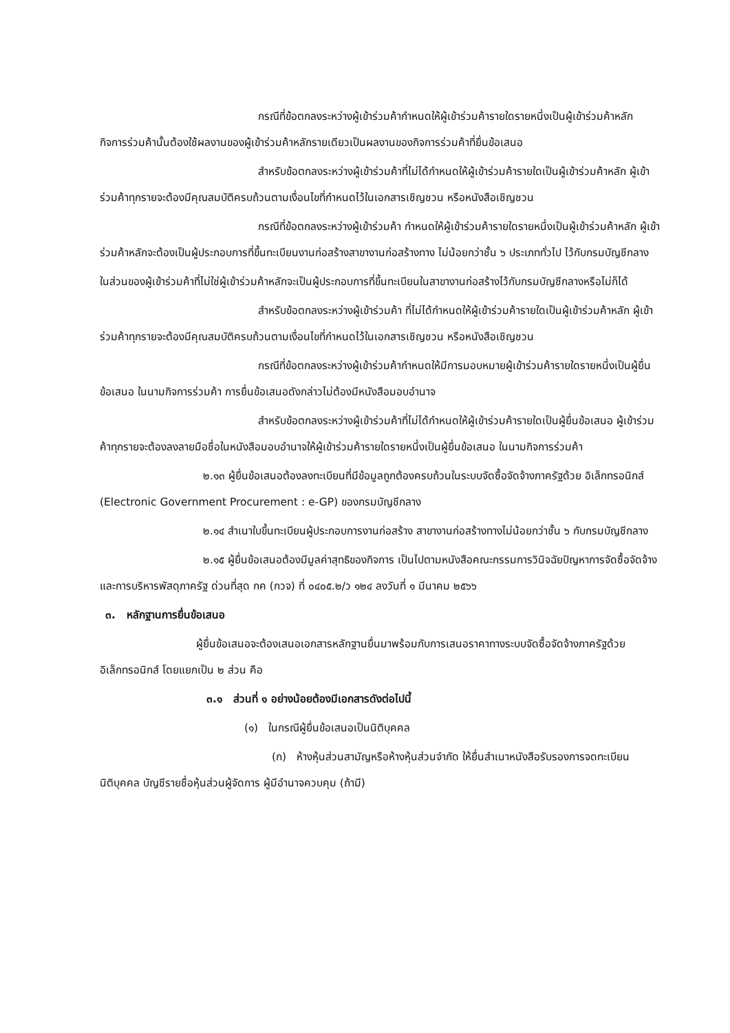กรณีที่ข้อตกลงระหว่างผู้เข้าร่วมค้ากำหนดให้ผู้เข้าร่วมค้ารายใดรายหนึ่งเป็นผู้เข้าร่วมค้าหลัก กิจการร่วมค้านั้นต้องใช้ผลงานของผู้เข้าร่วมค้าหลักรายเดียวเป็นผลงานของกิจการร่วมค้าที่ยื่นข้อเสนอ
สำหรับข้อตกลงระหว่างผู้เข้าร่วมค้าที่ไม่ได้กำหนดให้ผู้เข้าร่วมค้ารายใดเป็นผู้เข้าร่วมค้าหลัก ผู้เข้าร่วมค้าทุกรายจะต้องมีคุณสมบัติครบถ้วนตามเงื่อนไขที่กำหนดไว้ในเอกสารเชิญชวน หรือหนังสือเชิญชวน
กรณีที่ข้อตกลงระหว่างผู้เข้าร่วมค้า กำหนดให้ผู้เข้าร่วมค้ารายใดรายหนึ่งเป็นผู้เข้าร่วมค้าหลัก ผู้เข้าร่วมค้าหลักจะต้องเป็นผู้ประกอบการที่ขึ้นทะเบียนงานก่อสร้างสาขางานก่อสร้างทาง ไม่น้อยกว่าชั้น ๖ ประเภททั่วไป ไว้กับกรมบัญชีกลาง
ในส่วนของผู้เข้าร่วมค้าที่ไม่ใช่ผู้เข้าร่วมค้าหลักจะเป็นผู้ประกอบการที่ขึ้นทะเบียนในสาขางานก่อสร้างไว้กับกรมบัญชีกลางหรือไม่ก็ได้
สำหรับข้อตกลงระหว่างผู้เข้าร่วมค้า ที่ไม่ได้กำหนดให้ผู้เข้าร่วมค้ารายใดเป็นผู้เข้าร่วมค้าหลัก ผู้เข้าร่วมค้าทุกรายจะต้องมีคุณสมบัติครบถ้วนตามเงื่อนไขที่กำหนดไว้ในเอกสารเชิญชวน หรือหนังสือเชิญชวน
กรณีที่ข้อตกลงระหว่างผู้เข้าร่วมค้ากำหนดให้มีการมอบหมายผู้เข้าร่วมค้ารายใดรายหนึ่งเป็นผู้ยื่นข้อเสนอ ในนามกิจการร่วมค้า การยื่นข้อเสนอดังกล่าวไม่ต้องมีหนังสือมอบอำนาจ
สำหรับข้อตกลงระหว่างผู้เข้าร่วมค้าที่ไม่ได้กำหนดให้ผู้เข้าร่วมค้ารายใดเป็นผู้ยื่นข้อเสนอ ผู้เข้าร่วมค้าทุกรายจะต้องลงลายมือชื่อในหนังสือมอบอำนาจให้ผู้เข้าร่วมค้ารายใดรายหนึ่งเป็นผู้ยื่นข้อเสนอ ในนามกิจการร่วมค้า
๒.๑๓ ผู้ยื่นข้อเสนอต้องลงทะเบียนที่มีข้อมูลถูกต้องครบถ้วนในระบบจัดซื้อจัดจ้างภาครัฐด้วย อิเล็กทรอนิกส์ (Electronic Government Procurement : e-GP) ของกรมบัญชีกลาง
๒.๑๔ สำเนาใบขึ้นทะเบียนผู้ประกอบการงานก่อสร้าง สาขางานก่อสร้างทางไม่น้อยกว่าชั้น ๖ กับกรมบัญชีกลาง
๒.๑๕ ผู้ยื่นข้อเสนอต้องมีมูลค่าสุทธิของกิจการ เป็นไปตามหนังสือคณะกรรมการวินิจฉัยปัญหาการจัดซื้อจัดจ้างและการบริหารพัสดุภาครัฐ ด่วนที่สุด กค (กวจ) ที่ ๐๔๐๕.๒/ว ๑๒๔ ลงวันที่ ๑ มีนาคม ๒๕๖๖
๓. หลักฐานการยื่นข้อเสนอ
ผู้ยื่นข้อเสนอจะต้องเสนอเอกสารหลักฐานยื่นมาพร้อมกับการเสนอราคาทางระบบจัดซื้อจัดจ้างภาครัฐด้วยอิเล็กทรอนิกส์ โดยแยกเป็น ๒ ส่วน คือ
๓.๑ ส่วนที่ ๑ อย่างน้อยต้องมีเอกสารดังต่อไปนี้
(๑) ในกรณีผู้ยื่นข้อเสนอเป็นนิติบุคคล
(ก) ห้างหุ้นส่วนสามัญหรือห้างหุ้นส่วนจำกัด ให้ยื่นสำเนาหนังสือรับรองการจดทะเบียนนิติบุคคล บัญชีรายชื่อหุ้นส่วนผู้จัดการ ผู้มีอำนาจควบคุม (ถ้ามี)